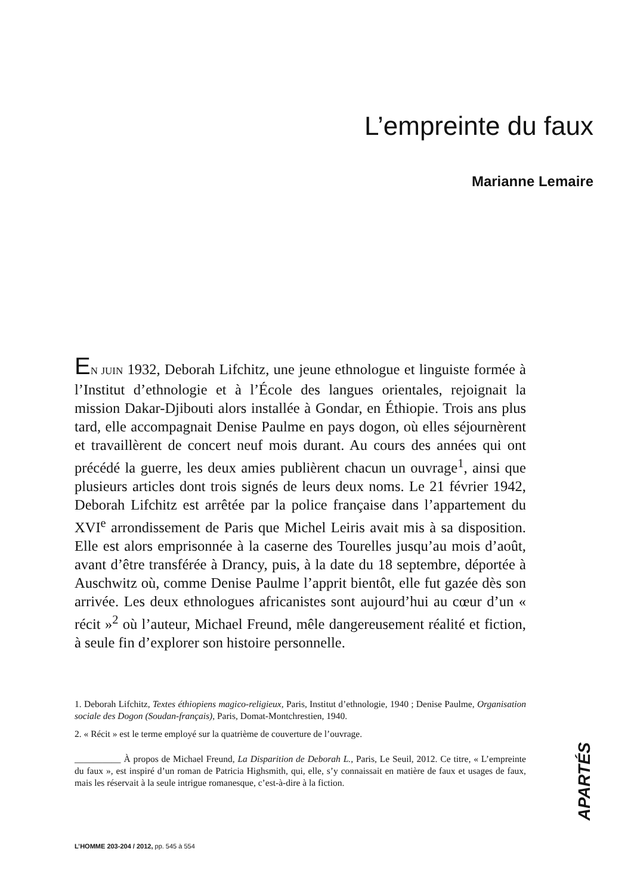L’empreinte du faux
Marianne Lemaire
EN JUIN 1932, Deborah Lifchitz, une jeune ethnologue et linguiste formée à l’Institut d’ethnologie et à l’École des langues orientales, rejoignait la mission Dakar-Djibouti alors installée à Gondar, en Éthiopie. Trois ans plus tard, elle accompagnait Denise Paulme en pays dogon, où elles séjournèrent et travaillèrent de concert neuf mois durant. Au cours des années qui ont précédé la guerre, les deux amies publièrent chacun un ouvrage<sup>1</sup>, ainsi que plusieurs articles dont trois signés de leurs deux noms. Le 21 février 1942, Deborah Lifchitz est arrêtée par la police française dans l’appartement du XVI<sup>e</sup> arrondissement de Paris que Michel Leiris avait mis à sa disposition. Elle est alors emprisonnée à la caserne des Tourelles jusqu’au mois d’août, avant d’être transférée à Drancy, puis, à la date du 18 septembre, déportée à Auschwitz où, comme Denise Paulme l’apprit bientôt, elle fut gazée dès son arrivée. Les deux ethnologues africanistes sont aujourd’hui au cœur d’un « récit »<sup>2</sup> où l’auteur, Michael Freund, mêle dangereusement réalité et fiction, à seule fin d’explorer son histoire personnelle.
1. Deborah Lifchitz, Textes éthiopiens magico-religieux, Paris, Institut d’ethnologie, 1940 ; Denise Paulme, Organisation sociale des Dogon (Soudan-français), Paris, Domat-Montchrestien, 1940.
2. « Récit » est le terme employé sur la quatrième de couverture de l’ouvrage.
__________ À propos de Michael Freund, La Disparition de Deborah L., Paris, Le Seuil, 2012. Ce titre, « L’empreinte du faux », est inspiré d’un roman de Patricia Highsmith, qui, elle, s’y connaissait en matière de faux et usages de faux, mais les réservait à la seule intrigue romanesque, c’est-à-dire à la fiction.
APARTÉS
L’HOMME 203-204 / 2012, pp. 545 à 554